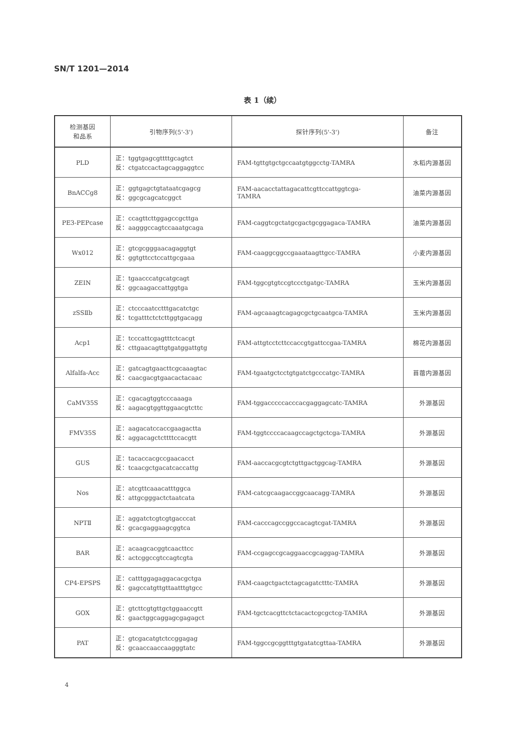SN/T 1201—2014
表 1（续）
| 检测基因 和品系 | 引物序列(5'-3') | 探针序列(5'-3') | 备注 |
| --- | --- | --- | --- |
| PLD | 正：tggtgagcgttttgcagtct 反：ctgatccactagcaggaggtcc | FAM-tgttgtgctgccaatgtggcctg-TAMRA | 水稻内源基因 |
| BnACCg8 | 正：ggtgagctgtataatcgagcg 反：ggcgcagcatcggct | FAM-aacacctattagacattcgttccattggtcga- TAMRA | 油菜内源基因 |
| PE3-PEPcase | 正：ccagttcttggagccgcttga 反：aagggccagtccaaatgcaga | FAM-caggtcgctatgcgactgcggagaca-TAMRA | 油菜内源基因 |
| Wx012 | 正：gtcgcgggaacagaggtgt 反：ggtgttcctccattgcgaaa | FAM-caaggcggccgaaataagttgcc-TAMRA | 小麦内源基因 |
| ZEIN | 正：tgaacccatgcatgcagt 反：ggcaagaccattggtga | FAM-tggcgtgtccgtccctgatgc-TAMRA | 玉米内源基因 |
| zSSⅡb | 正：ctcccaatcctttgacatctgc 反：tcgatttctctcttggtgacagg | FAM-agcaaagtcagagcgctgcaatgca-TAMRA | 玉米内源基因 |
| Acp1 | 正：tcccattcgagtttctcacgt 反：cttgaacagttgtgatggattgtg | FAM-attgtcctcttccaccgtgattccgaa-TAMRA | 棉花内源基因 |
| Alfalfa-Acc | 正：gatcagtgaacttcgcaaagtac 反：caacgacgtgaacactacaac | FAM-tgaatgctcctgtgatctgcccatgc-TAMRA | 苜蓿内源基因 |
| CaMV35S | 正：cgacagtggtcccaaaga 反：aagacgtggttggaacgtcttc | FAM-tggacccccacccacgaggagcatc-TAMRA | 外源基因 |
| FMV35S | 正：aagacatccaccgaagactta 反：aggacagctcttttccacgtt | FAM-tggtccccacaagccagctgctcga-TAMRA | 外源基因 |
| GUS | 正：tacaccacgccgaacacct 反：tcaacgctgacatcaccattg | FAM-aaccacgcgtctgttgactggcag-TAMRA | 外源基因 |
| Nos | 正：atcgttcaaacatttggca 反：attgcgggactctaatcata | FAM-catcgcaagaccggcaacagg-TAMRA | 外源基因 |
| NPTⅡ | 正：aggatctcgtcgtgacccat 反：gcacgaggaagcggtca | FAM-cacccagccggccacagtcgat-TAMRA | 外源基因 |
| BAR | 正：acaagcacggtcaacttcc 反：actcggccgtccagtcgta | FAM-ccgagccgcaggaaccgcaggag-TAMRA | 外源基因 |
| CP4-EPSPS | 正：catttggagaggacacgctga 反：gagccatgttgttaatttgtgcc | FAM-caagctgactctagcagatctttc-TAMRA | 外源基因 |
| GOX | 正：gtcttcgtgttgctggaaccgtt 反：gaactggcaggagcgagagct | FAM-tgctcacgttctctacactcgcgctcg-TAMRA | 外源基因 |
| PAT | 正：gtcgacatgtctccggagag 反：gcaaccaaccaagggtatc | FAM-tggccgcggtttgtgatatcgttaa-TAMRA | 外源基因 |
4